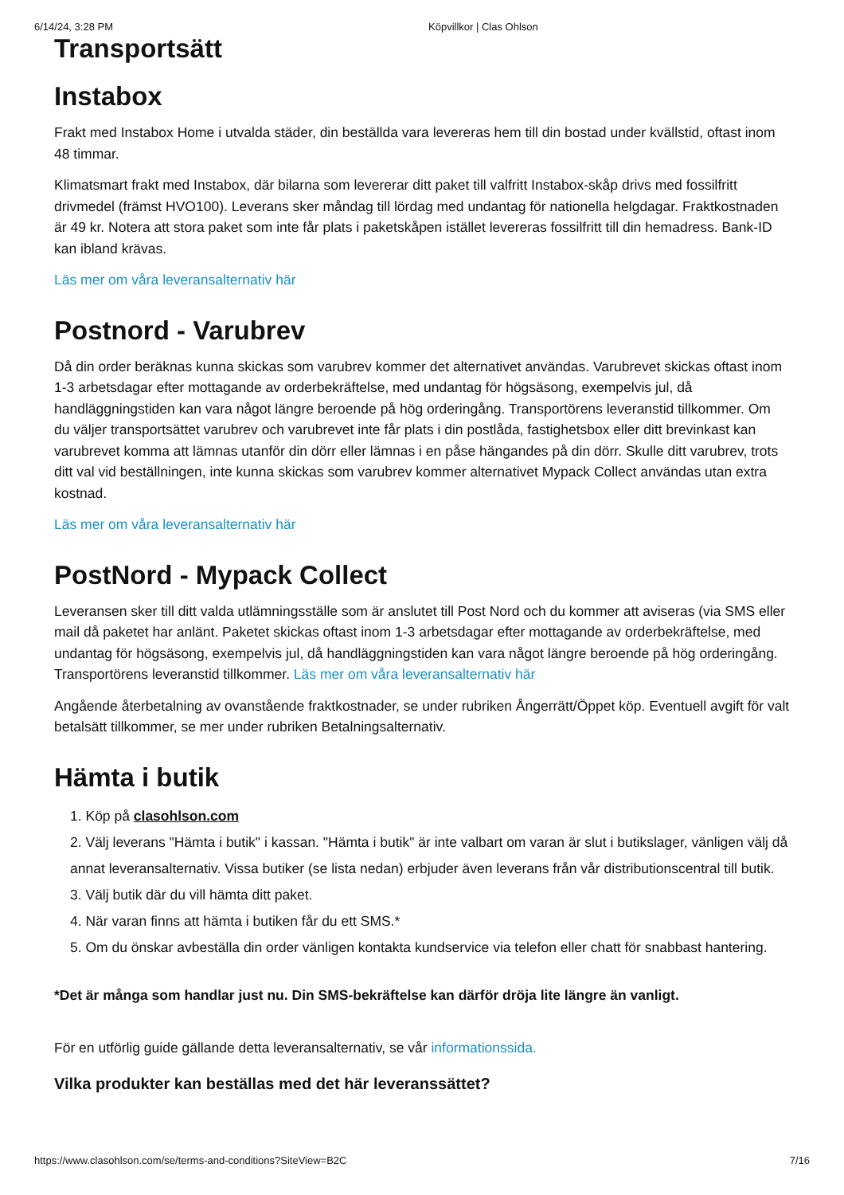6/14/24, 3:28 PM Köpvillkor | Clas Ohlson
Transportsätt
Instabox
Frakt med Instabox Home i utvalda städer, din beställda vara levereras hem till din bostad under kvällstid, oftast inom 48 timmar.
Klimatsmart frakt med Instabox, där bilarna som levererar ditt paket till valfritt Instabox-skåp drivs med fossilfritt drivmedel (främst HVO100). Leverans sker måndag till lördag med undantag för nationella helgdagar. Fraktkostnaden är 49 kr. Notera att stora paket som inte får plats i paketskåpen istället levereras fossilfritt till din hemadress. Bank-ID kan ibland krävas.
Läs mer om våra leveransalternativ här
Postnord - Varubrev
Då din order beräknas kunna skickas som varubrev kommer det alternativet användas. Varubrevet skickas oftast inom 1-3 arbetsdagar efter mottagande av orderbekräftelse, med undantag för högsäsong, exempelvis jul, då handläggningstiden kan vara något längre beroende på hög orderingång. Transportörens leveranstid tillkommer. Om du väljer transportsättet varubrev och varubrevet inte får plats i din postlåda, fastighetsbox eller ditt brevinkast kan varubrevet komma att lämnas utanför din dörr eller lämnas i en påse hängandes på din dörr. Skulle ditt varubrev, trots ditt val vid beställningen, inte kunna skickas som varubrev kommer alternativet Mypack Collect användas utan extra kostnad.
Läs mer om våra leveransalternativ här
PostNord - Mypack Collect
Leveransen sker till ditt valda utlämningsställe som är anslutet till Post Nord och du kommer att aviseras (via SMS eller mail då paketet har anlänt. Paketet skickas oftast inom 1-3 arbetsdagar efter mottagande av orderbekräftelse, med undantag för högsäsong, exempelvis jul, då handläggningstiden kan vara något längre beroende på hög orderingång. Transportörens leveranstid tillkommer. Läs mer om våra leveransalternativ här
Angående återbetalning av ovanstående fraktkostnader, se under rubriken Ångerrätt/Öppet köp. Eventuell avgift för valt betalsätt tillkommer, se mer under rubriken Betalningsalternativ.
Hämta i butik
1. Köp på clasohlson.com
2. Välj leverans "Hämta i butik" i kassan. "Hämta i butik" är inte valbart om varan är slut i butikslager, vänligen välj då annat leveransalternativ. Vissa butiker (se lista nedan) erbjuder även leverans från vår distributionscentral till butik.
3. Välj butik där du vill hämta ditt paket.
4. När varan finns att hämta i butiken får du ett SMS.*
5. Om du önskar avbeställa din order vänligen kontakta kundservice via telefon eller chatt för snabbast hantering.
*Det är många som handlar just nu. Din SMS-bekräftelse kan därför dröja lite längre än vanligt.
För en utförlig guide gällande detta leveransalternativ, se vår informationssida.
Vilka produkter kan beställas med det här leveranssättet?
https://www.clasohlson.com/se/terms-and-conditions?SiteView=B2C 7/16